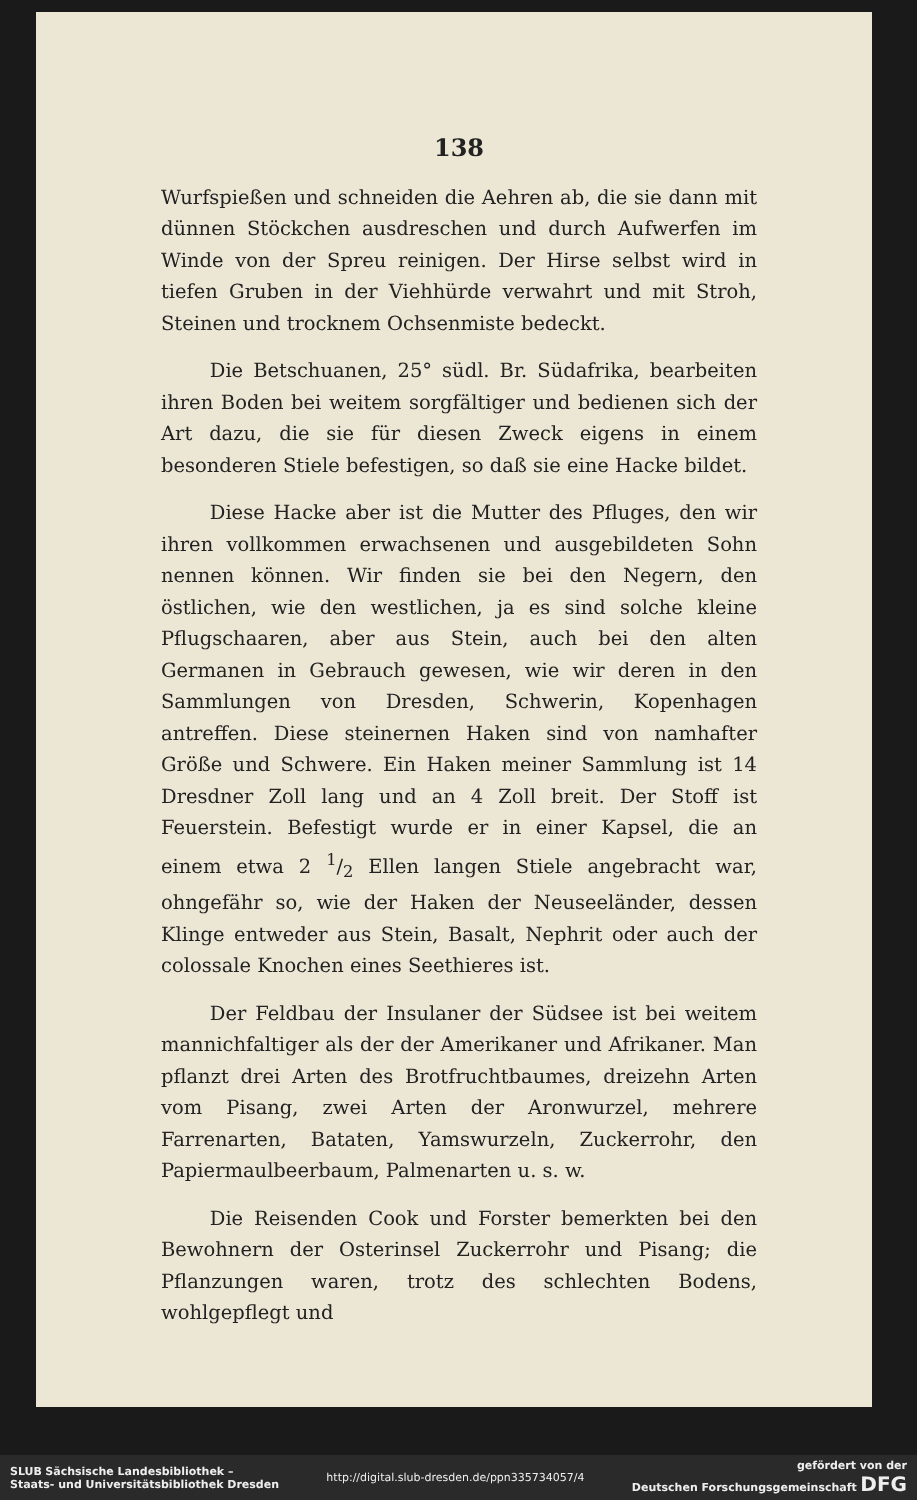138
Wurfspießen und schneiden die Aehren ab, die sie dann mit dünnen Stöckchen ausdreschen und durch Aufwerfen im Winde von der Spreu reinigen. Der Hirse selbst wird in tiefen Gruben in der Viehhürde verwahrt und mit Stroh, Steinen und trocknem Ochsenmiste bedeckt.
Die Betschuanen, 25° südl. Br. Südafrika, bearbeiten ihren Boden bei weitem sorgfältiger und bedienen sich der Art dazu, die sie für diesen Zweck eigens in einem besonderen Stiele befestigen, so daß sie eine Hacke bildet.
Diese Hacke aber ist die Mutter des Pfluges, den wir ihren vollkommen erwachsenen und ausgebildeten Sohn nennen können. Wir finden sie bei den Negern, den östlichen, wie den westlichen, ja es sind solche kleine Pflugschaaren, aber aus Stein, auch bei den alten Germanen in Gebrauch gewesen, wie wir deren in den Sammlungen von Dresden, Schwerin, Kopenhagen antreffen. Diese steinernen Haken sind von namhafter Größe und Schwere. Ein Haken meiner Sammlung ist 14 Dresdner Zoll lang und an 4 Zoll breit. Der Stoff ist Feuerstein. Befestigt wurde er in einer Kapsel, die an einem etwa 2 1/2 Ellen langen Stiele angebracht war, ohngefähr so, wie der Haken der Neuseeländer, dessen Klinge entweder aus Stein, Basalt, Nephrit oder auch der colossale Knochen eines Seethieres ist.
Der Feldbau der Insulaner der Südsee ist bei weitem mannichfaltiger als der der Amerikaner und Afrikaner. Man pflanzt drei Arten des Brotfruchtbaumes, dreizehn Arten vom Pisang, zwei Arten der Aronwurzel, mehrere Farrenarten, Bataten, Yamswurzeln, Zuckerrohr, den Papiermaulbeerbaum, Palmenarten u. s. w.
Die Reisenden Cook und Forster bemerkten bei den Bewohnern der Osterinsel Zuckerrohr und Pisang; die Pflanzungen waren, trotz des schlechten Bodens, wohlgepflegt und
SLUB Sächsische Landesbibliothek –
Staats- und Universitätsbibliothek Dresden
http://digital.slub-dresden.de/ppn335734057/4
gefördert von der
Deutschen Forschungsgemeinschaft DFG